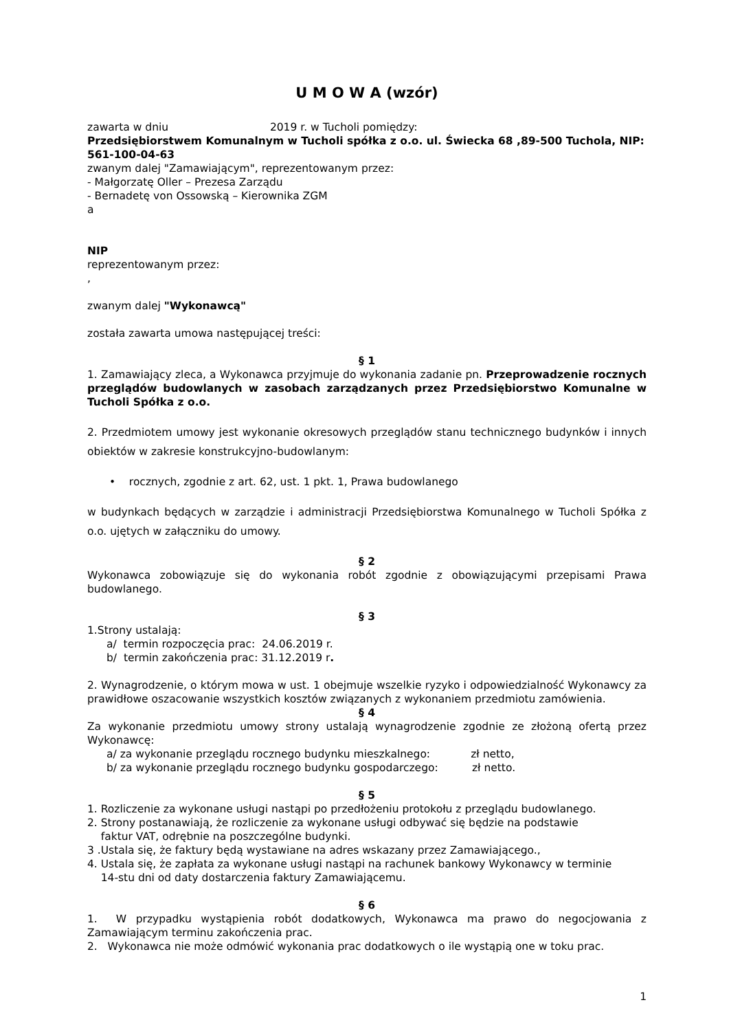U M O W A (wzór)
zawarta w dniu 2019 r. w Tucholi pomiędzy:
Przedsiębiorstwem Komunalnym w Tucholi spółka z o.o. ul. Świecka 68 ,89-500 Tuchola, NIP: 561-100-04-63
zwanym dalej "Zamawiającym", reprezentowanym przez:
- Małgorzatę Oller – Prezesa Zarządu
- Bernadetę von Ossowską – Kierownika ZGM
a
NIP
reprezentowanym przez:
,
zwanym dalej "Wykonawcą"
została zawarta umowa następującej treści:
§ 1
1. Zamawiający zleca, a Wykonawca przyjmuje do wykonania zadanie pn. Przeprowadzenie rocznych przeglądów budowlanych w zasobach zarządzanych przez Przedsiębiorstwo Komunalne w Tucholi Spółka z o.o.
2. Przedmiotem umowy jest wykonanie okresowych przeglądów stanu technicznego budynków i innych obiektów w zakresie konstrukcyjno-budowlanym:
• rocznych, zgodnie z art. 62, ust. 1 pkt. 1, Prawa budowlanego
w budynkach będących w zarządzie i administracji Przedsiębiorstwa Komunalnego w Tucholi Spółka z o.o. ujętych w załączniku do umowy.
§ 2
Wykonawca zobowiązuje się do wykonania robót zgodnie z obowiązującymi przepisami Prawa budowlanego.
§ 3
1.Strony ustalają:
a/ termin rozpoczęcia prac: 24.06.2019 r.
b/ termin zakończenia prac: 31.12.2019 r.
2. Wynagrodzenie, o którym mowa w ust. 1 obejmuje wszelkie ryzyko i odpowiedzialność Wykonawcy za prawidłowe oszacowanie wszystkich kosztów związanych z wykonaniem przedmiotu zamówienia.
§ 4
Za wykonanie przedmiotu umowy strony ustalają wynagrodzenie zgodnie ze złożoną ofertą przez Wykonawcę:
a/ za wykonanie przeglądu rocznego budynku mieszkalnego: zł netto,
b/ za wykonanie przeglądu rocznego budynku gospodarczego: zł netto.
§ 5
1. Rozliczenie za wykonane usługi nastąpi po przedłożeniu protokołu z przeglądu budowlanego.
2. Strony postanawiają, że rozliczenie za wykonane usługi odbywać się będzie na podstawie
faktur VAT, odrębnie na poszczególne budynki.
3 .Ustala się, że faktury będą wystawiane na adres wskazany przez Zamawiającego.,
4. Ustala się, że zapłata za wykonane usługi nastąpi na rachunek bankowy Wykonawcy w terminie
14-stu dni od daty dostarczenia faktury Zamawiającemu.
§ 6
1. W przypadku wystąpienia robót dodatkowych, Wykonawca ma prawo do negocjowania z Zamawiającym terminu zakończenia prac.
2. Wykonawca nie może odmówić wykonania prac dodatkowych o ile wystąpią one w toku prac.
1